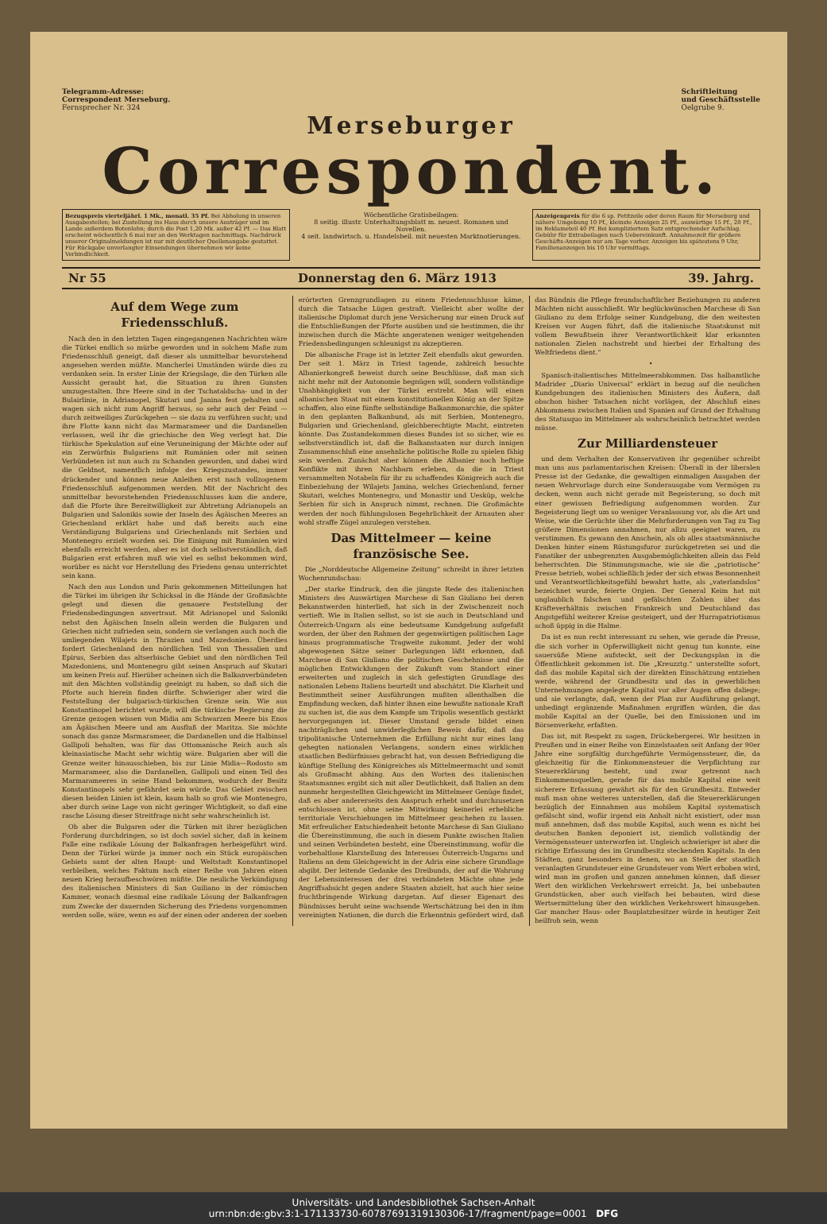Telegramm-Adresse:
Correspondent Merseburg.
Fernsprecher Nr. 324
Schriftleitung
und Geschäftsstelle
Oelgrube 9.
Merseburger
Correspondent.
Bezugspreis vierteljährl. 1 Mk., monatl. 35 Pf. Bei Abholung in unseren Ausgabestellen; bei Zustellung ins Haus durch unsere Austräger und im Lande außerdem Botenlohn; durch die Post 1,20 Mk. außer 42 Pf. — Das Blatt erscheint wöchentlich 6 mal nur an den Werktagen nachmittags. Nachdruck unserer Originalmeldungen ist nur mit deutlicher Quellenangabe gestattet. Für Rückgabe unverlangter Einsendungen übernehmen wir keine Verbindlichkeit.
Wöchentliche Gratisbeilagen:
8 seitig. illustr. Unterhaltungsblatt m. neuest. Romanen und Novellen.
4 seit. landwirtsch. u. Handelsbeil. mit neuesten Marktnotierungen.
Anzeigenpreis für die 6 sp. Petitzeile oder deren Raum für Merseburg und nähere Umgebung 10 Pf., kleinste Anzeigen 25 Pf., auswärtige 15 Pf., 20 Pf., im Reklameteil 40 Pf. Bei kompliziertem Satz entsprechender Aufschlag. Gebühr für Extrabeilagen nach Uebereinkunft. Annahmezeit für größere Geschäfts-Anzeigen nur am Tage vorher. Anzeigen bis spätestens 9 Uhr, Familienanzeigen bis 10 Uhr vormittags.
Nr 55 Donnerstag den 6. März 1913 39. Jahrg.
Auf dem Wege zum Friedensschluß.
Nach den in den letzten Tagen eingegangenen Nachrichten wäre die Türkei endlich so mürbe geworden und in solchem Maße zum Friedensschluß geneigt, daß dieser als unmittelbar bevorstehend angesehen werden müßte. Mancherlei Umständen würde dies zu verdanken sein. In erster Linie der Kriegslage, die den Türken alle Aussicht geraubt hat, die Situation zu ihren Gunsten umzugestalten. Ihre Heere sind in der Tschataldscha- und in der Bulairlinie, in Adrianopel, Skutari und Janina fest gehalten und wagen sich nicht zum Angriff heraus, so sehr auch der Feind — durch zeitweiliges Zurückgehen — sie dazu zu verführen sucht; und ihre Flotte kann nicht das Marmarameer und die Dardanellen verlassen, weil ihr die griechische den Weg verlegt hat. Die türkische Spekulation auf eine Veruneinigung der Mächte oder auf ein Zerwürfnis Bulgariens mit Rumänien oder mit seinen Verbündeten ist nun auch zu Schanden geworden, und dabei wird die Geldnot, namentlich infolge des Kriegszustandes, immer drückender und können neue Anleihen erst nach vollzogenem Friedensschluß aufgenommen werden. Mit der Nachricht des unmittelbar bevorstehenden Friedensschlusses kam die andere, daß die Pforte ihre Bereitwilligkeit zur Abtretung Adrianopels an Bulgarien und Salonikis sowie der Inseln des Ägäischen Meeres an Griechenland erklärt habe und daß bereits auch eine Verständigung Bulgariens und Griechenlands mit Serbien und Montenegro erzielt worden sei. Die Einigung mit Rumänien wird ebenfalls erreicht werden, aber es ist doch selbstverständlich, daß Bulgarien erst erfahren muß wie viel es selbst bekommen wird, worüber es nicht vor Herstellung des Friedens genau unterrichtet sein kann.
Nach den aus London und Paris gekommenen Mitteilungen hat die Türkei im übrigen ihr Schicksal in die Hände der Großmächte gelegt und diesen die genauere Feststellung der Friedensbedingungen anvertraut. Mit Adrianopel und Saloniki nebst den Ägäischen Inseln allein werden die Bulgaren und Griechen nicht zufrieden sein, sondern sie verlangen auch noch die umliegenden Wilajets in Thrazien und Mazedonien. Überdies fordert Griechenland den nördlichen Teil von Thessalien und Epirus, Serbien das altserbische Gebiet und den nördlichen Teil Mazedoniens, und Montenegro gibt seinen Anspruch auf Skutari um keinen Preis auf. Hierüber scheinen sich die Balkanverbündeten mit den Mächten vollständig geeinigt zu haben, so daß sich die Pforte auch hierein finden dürfte. Schwieriger aber wird die Feststellung der bulgarisch-türkischen Grenze sein. Wie aus Konstantinopel berichtet wurde, will die türkische Regierung die Grenze gezogen wissen von Midia am Schwarzen Meere bis Enos am Ägäischen Meere und am Ausfluß der Maritza. Sie möchte sonach das ganze Marmarameer, die Dardanellen und die Halbinsel Gallipoli behalten, was für das Ottomanische Reich auch als kleinasiatische Macht sehr wichtig wäre. Bulgarien aber will die Grenze weiter hinausschieben, bis zur Linie Midia—Rodosto am Marmarameer, also die Dardanellen, Gallipoli und einen Teil des Marmarameeres in seine Hand bekommen, wodurch der Besitz Konstantinopels sehr gefährdet sein würde. Das Gebiet zwischen diesen beiden Linien ist klein, kaum halb so groß wie Montenegro, aber durch seine Lage von nicht geringer Wichtigkeit, so daß eine rasche Lösung dieser Streitfrage nicht sehr wahrscheinlich ist.
Ob aber die Bulgaren oder die Türken mit ihrer bezüglichen Forderung durchdringen, so ist doch soviel sicher, daß in keinem Falle eine radikale Lösung der Balkanfragen herbeigeführt wird. Denn der Türkei würde ja immer noch ein Stück europäischen Gebiets samt der alten Haupt- und Weltstadt Konstantinopel verbleiben, welches Faktum nach einer Reihe von Jahren einen neuen Krieg heraufbeschwören müßte. Die neuliche Verkündigung des italienischen Ministers di San Guiliano in der römischen Kammer, wonach diesmal eine radikale Lösung der Balkanfragen zum Zwecke der dauernden Sicherung des Friedens vorgenommen werden solle, wäre, wenn es auf der einen oder anderen der soeben erörterten Grenzgrundlagen zu einem Friedensschlusse käme, durch die Tatsache Lügen gestraft. Vielleicht aber wollte der italienische Diplomat durch jene Versicherung nur einen Druck auf die Entschließungen der Pforte ausüben und sie bestimmen, die ihr inzwischen durch die Mächte angeratenen weniger weitgehenden Friedensbedingungen schleunigst zu akzeptieren.
Die albanische Frage ist in letzter Zeit ebenfalls akut geworden. Der seit 1. März in Triest tagende, zahlreich besuchte Albanierkongreß beweist durch seine Beschlüsse, daß man sich nicht mehr mit der Autonomie begnügen will, sondern vollständige Unabhängigkeit von der Türkei erstrebt. Man will einen albanischen Staat mit einem konstitutionellen König an der Spitze schaffen, also eine fünfte selbständige Balkanmonarchie, die später in den geplanten Balkanbund, als mit Serbien, Montenegro, Bulgarien und Griechenland, gleichberechtigte Macht, eintreten könnte. Das Zustandekommen dieses Bundes ist so sicher, wie es selbstverständlich ist, daß die Balkanstaaten nur durch innigen Zusammenschluß eine ansehnliche politische Rolle zu spielen fähig sein werden. Zunächst aber können die Albanier noch heftige Konflikte mit ihren Nachbarn erleben, da die in Triest versammelten Notabeln für ihr zu schaffendes Königreich auch die Einbeziehung der Wilajets Jamina, welches Griechenland, ferner Skutari, welches Montenegro, und Monastir und Uesküp, welche Serbien für sich in Anspruch nimmt, rechnen. Die Großmächte werden der noch fühlungslosen Begehrlichkeit der Arnauten aber wohl straffe Zügel anzulegen verstehen.
Das Mittelmeer — keine französische See.
Die „Norddeutsche Allgemeine Zeitung“ schreibt in ihrer letzten Wochenrundschau:
„Der starke Eindruck, den die jüngste Rede des italienischen Ministers des Auswärtigen Marchese di San Giuliano bei deren Bekanntwerden hinterließ, hat sich in der Zwischenzeit noch vertieft. Wie in Italien selbst, so ist sie auch in Deutschland und Österreich-Ungarn als eine bedeutsame Kundgebung aufgefaßt worden, der über den Rahmen der gegenwärtigen politischen Lage hinaus programmatische Tragweite zukommt. Jeder der wohl abgewogenen Sätze seiner Darlegungen läßt erkennen, daß Marchese di San Giuliano die politischen Geschehnisse und die möglichen Entwicklungen der Zukunft vom Standort einer erweiterten und zugleich in sich gefestigten Grundlage des nationalen Lebens Italiens beurteilt und abschätzt. Die Klarheit und Bestimmtheit seiner Ausführungen mußten allenthalben die Empfindung wecken, daß hinter ihnen eine bewußte nationale Kraft zu suchen ist, die aus dem Kampfe um Tripolis wesentlich gestärkt hervorgegangen ist. Dieser Umstand gerade bildet einen nachträglichen und unwiderleglichen Beweis dafür, daß das tripolitanische Unternehmen die Erfüllung nicht nur eines lang gehegten nationalen Verlangens, sondern eines wirklichen staatlichen Bedürfnisses gebracht hat, von dessen Befriedigung die künftige Stellung des Königreiches als Mittelmeermacht und somit als Großmacht abhing. Aus den Worten des italienischen Staatsmannes ergibt sich mit aller Deutlichkeit, daß Italien an dem nunmehr hergestellten Gleichgewicht im Mittelmeer Genüge findet, daß es aber andererseits den Anspruch erhebt und durchzusetzen entschlossen ist, ohne seine Mitwirkung keinerlei erhebliche territoriale Verschiebungen im Mittelmeer geschehen zu lassen. Mit erfreulicher Entschiedenheit betonte Marchese di San Giuliano die Übereinstimmung, die auch in diesem Punkte zwischen Italien und seinen Verbündeten besteht, eine Übereinstimmung, wofür die vorbehaltlose Klarstellung des Interesses Österreich-Ungarns und Italiens an dem Gleichgewicht in der Adria eine sichere Grundlage abgibt. Der leitende Gedanke des Dreibunds, der auf die Wahrung der Lebensinteressen der drei verbündeten Mächte ohne jede Angriffsabsicht gegen andere Staaten abzielt, hat auch hier seine fruchtbringende Wirkung dargetan. Auf dieser Eigenart des Bündnisses beruht seine wachsende Wertschätzung bei den in ihm vereinigten Nationen, die durch die Erkenntnis gefördert wird, daß das Bündnis die Pflege freundschaftlicher Beziehungen zu anderen Mächten nicht ausschließt. Wir beglückwünschen Marchese di San Giuliano zu dem Erfolge seiner Kundgebung, die den weitesten Kreisen vor Augen führt, daß die italienische Staatskunst mit vollem Bewußtsein ihrer Verantwortlichkeit klar erkannten nationalen Zielen nachstrebt und hierbei der Erhaltung des Weltfriedens dient.“
•
Spanisch-italientisches Mittelmeerabkommen. Das halbamtliche Madrider „Diario Universal“ erklärt in bezug auf die neulichen Kundgebungen des italienischen Ministers des Äußern, daß obschon bisher Tatsachen nicht vorlägen, der Abschluß eines Abkommens zwischen Italien und Spanien auf Grund der Erhaltung des Statusquo im Mittelmeer als wahrscheinlich betrachtet werden müsse.
Zur Milliardensteuer
und dem Verhalten der Konservativen ihr gegenüber schreibt man uns aus parlamentarischen Kreisen: Überall in der liberalen Presse ist der Gedanke, die gewaltigen einmaligen Ausgaben der neuen Wehrvorlage durch eine Sonderausgabe vom Vermögen zu decken, wenn auch nicht gerade mit Begeisterung, so doch mit einer gewissen Befriedigung aufgenommen worden. Zur Begeisterung liegt um so weniger Veranlassung vor, als die Art und Weise, wie die Gerüchte über die Mehrforderungen von Tag zu Tag größere Dimensionen annahmen, nur allzu geeignet waren, zu verstimmen. Es gewann den Anschein, als ob alles staatsmännische Denken hinter einem Rüstungsfuror zurückgetreten sei und die Fanatiker der unbegrenzten Ausgabemöglichkeiten allein das Feld beherrschten. Die Stimmungsmache, wie sie die „patriotische“ Presse betrieb, wobei schließlich jeder der sich etwas Besonnenheit und Verantwortlichkeitsgefühl bewahrt hatte, als „vaterlandslos“ bezeichnet wurde, feierte Orgien. Der General Keim hat mit unglaublich falschen und gefälschten Zahlen über das Kräfteverhältnis zwischen Frankreich und Deutschland das Angstgefühl weiterer Kreise gesteigert, und der Hurrapatriotismus schoß üppig in die Halme.
Da ist es nun recht interessant zu sehen, wie gerade die Presse, die sich vorher in Opferwilligkeit nicht genug tun konnte, eine sauersüße Miene aufsteckt, seit der Deckungsplan in die Öffentlichkeit gekommen ist. Die „Kreuzztg.“ unterstellte sofort, daß das mobile Kapital sich der direkten Einschätzung entziehen werde, während der Grundbesitz und das in gewerblichen Unternehmungen angelegte Kapital vor aller Augen offen daliege; und sie verlangte, daß, wenn der Plan zur Ausführung gelangt, unbedingt ergänzende Maßnahmen ergriffen würden, die das mobile Kapital an der Quelle, bei den Emissionen und im Börsenverkehr, erfaßten.
Das ist, mit Respekt zu sagen, Drückebergerei. Wir besitzen in Preußen und in einer Reihe von Einzelstaaten seit Anfang der 90er Jahre eine sorgfältig durchgeführte Vermögenssteuer, die, da gleichzeitig für die Einkommensteuer die Verpflichtung zur Steuererklärung besteht, und zwar getrennt nach Einkommensquellen, gerade für das mobile Kapital eine weit sicherere Erfassung gewährt als für den Grundbesitz. Entweder muß man ohne weiteres unterstellen, daß die Steuererklärungen bezüglich der Einnahmen aus mobilem Kapital systematisch gefälscht sind, wofür irgend ein Anhalt nicht existiert, oder man muß annehmen, daß das mobile Kapital, auch wenn es nicht bei deutschen Banken deponiert ist, ziemlich vollständig der Vermögenssteuer unterworfen ist. Ungleich schwieriger ist aber die richtige Erfassung des im Grundbesitz steckenden Kapitals. In den Städten, ganz besonders in denen, wo an Stelle der staatlich veranlagten Grundsteuer eine Grundsteuer vom Wert erhoben wird, wird man im großen und ganzen annehmen können, daß dieser Wert den wirklichen Verkehrswert erreicht. Ja, bei unbebauten Grundstücken, aber auch vielfach bei bebauten, wird diese Wertsermittelung über den wirklichen Verkehrswert hinausgehen. Gar mancher Haus- oder Bauplatzbesitzer würde in heutiger Zeit heilfroh sein, wenn
Universitäts- und Landesbibliothek Sachsen-Anhalt
urn:nbn:de:gbv:3:1-171133730-60787691319130306-17/fragment/page=0001 DFG